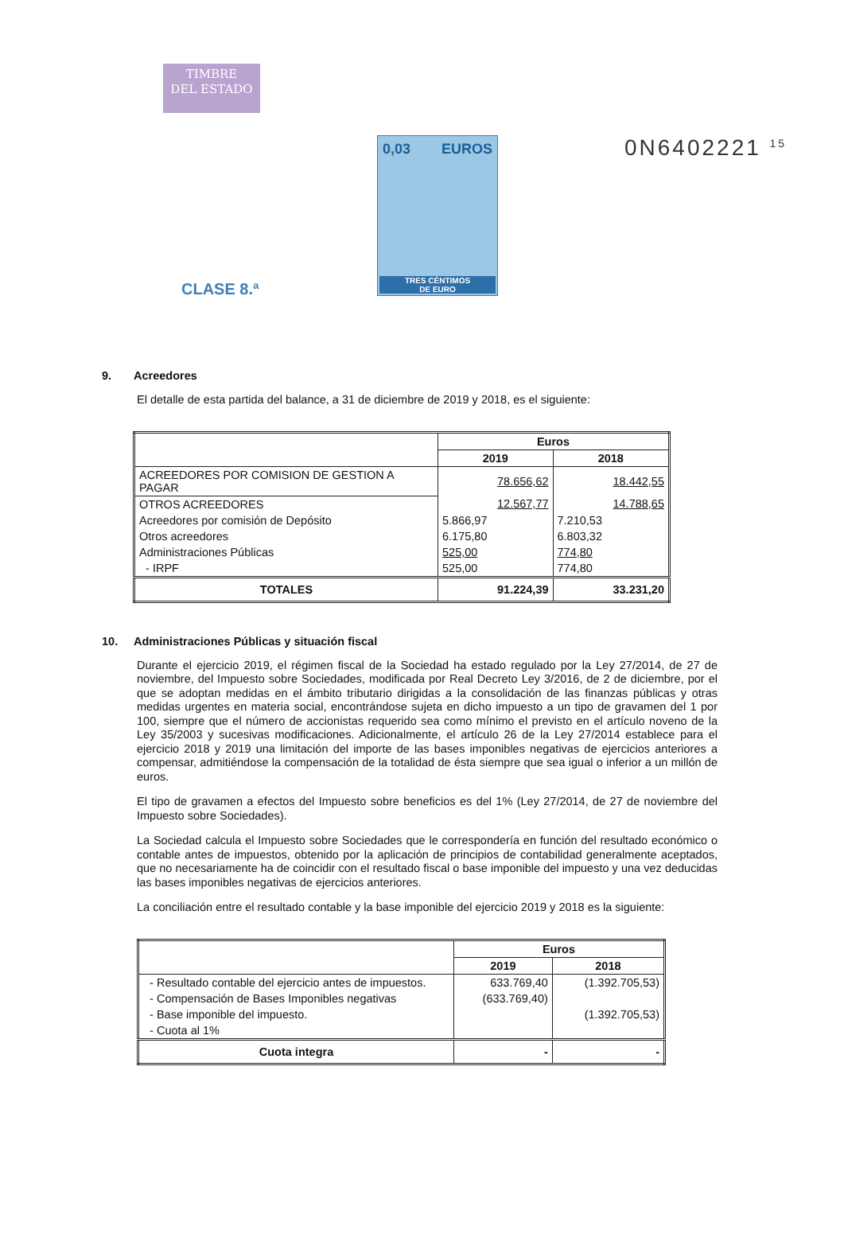TIMBRE
DEL ESTADO
CLASE 8.ª
0,03 EUROS
TRES CÉNTIMOS
DE EURO
0N6402221 <sup>15</sup>
9. Acreedores
El detalle de esta partida del balance, a 31 de diciembre de 2019 y 2018, es el siguiente:
| | Euros | |
| --- | --- | --- |
| | 2019 | 2018 |
| ACREEDORES POR COMISION DE GESTION A PAGAR | 78.656,62 | 18.442,55 |
| OTROS ACREEDORES | 12.567,77 | 14.788,65 |
| Acreedores por comisión de Depósito | 5.866,97 | 7.210,53 |
| Otros acreedores | 6.175,80 | 6.803,32 |
| Administraciones Públicas | 525,00 | 774,80 |
| - IRPF | 525,00 | 774,80 |
| TOTALES | 91.224,39 | 33.231,20 |
10. Administraciones Públicas y situación fiscal
Durante el ejercicio 2019, el régimen fiscal de la Sociedad ha estado regulado por la Ley 27/2014, de 27 de noviembre, del Impuesto sobre Sociedades, modificada por Real Decreto Ley 3/2016, de 2 de diciembre, por el que se adoptan medidas en el ámbito tributario dirigidas a la consolidación de las finanzas públicas y otras medidas urgentes en materia social, encontrándose sujeta en dicho impuesto a un tipo de gravamen del 1 por 100, siempre que el número de accionistas requerido sea como mínimo el previsto en el artículo noveno de la Ley 35/2003 y sucesivas modificaciones. Adicionalmente, el artículo 26 de la Ley 27/2014 establece para el ejercicio 2018 y 2019 una limitación del importe de las bases imponibles negativas de ejercicios anteriores a compensar, admitiéndose la compensación de la totalidad de ésta siempre que sea igual o inferior a un millón de euros.
El tipo de gravamen a efectos del Impuesto sobre beneficios es del 1% (Ley 27/2014, de 27 de noviembre del Impuesto sobre Sociedades).
La Sociedad calcula el Impuesto sobre Sociedades que le correspondería en función del resultado económico o contable antes de impuestos, obtenido por la aplicación de principios de contabilidad generalmente aceptados, que no necesariamente ha de coincidir con el resultado fiscal o base imponible del impuesto y una vez deducidas las bases imponibles negativas de ejercicios anteriores.
La conciliación entre el resultado contable y la base imponible del ejercicio 2019 y 2018 es la siguiente:
| | Euros | |
| --- | --- | --- |
| | 2019 | 2018 |
| - Resultado contable del ejercicio antes de impuestos. | 633.769,40 | (1.392.705,53) |
| - Compensación de Bases Imponibles negativas | (633.769,40) | |
| - Base imponible del impuesto. | | (1.392.705,53) |
| - Cuota al 1% | | |
| Cuota integra | - | - |